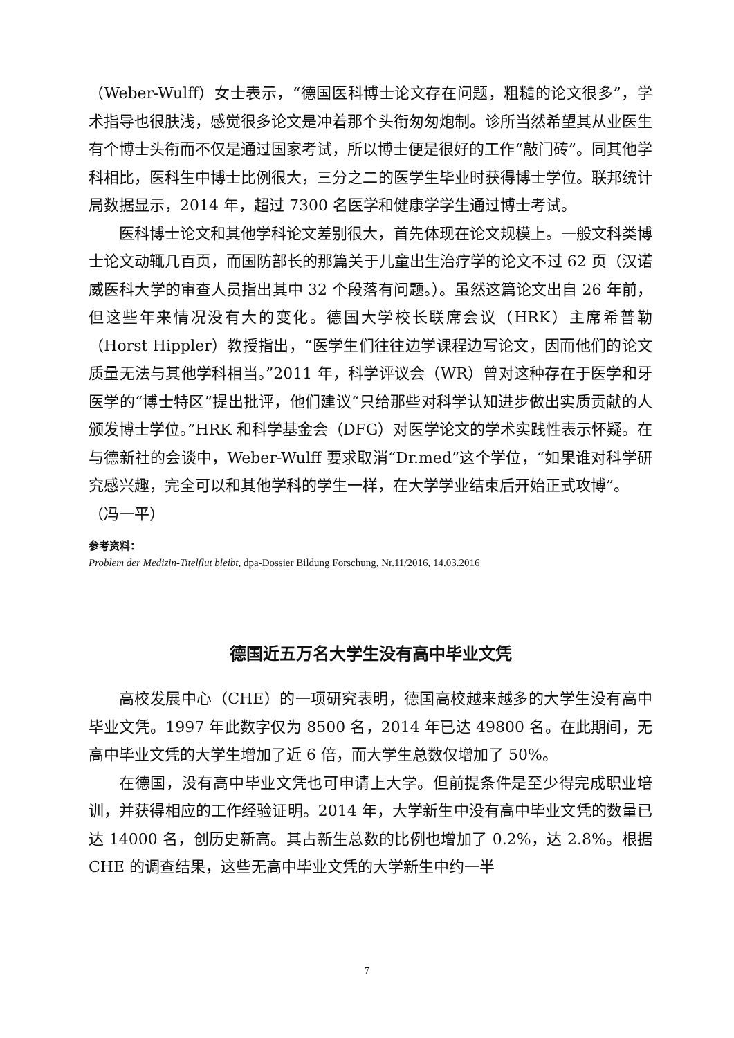（Weber-Wulff）女士表示，“德国医科博士论文存在问题，粗糙的论文很多”，学术指导也很肤浅，感觉很多论文是冲着那个头衔匆匆炮制。诊所当然希望其从业医生有个博士头衔而不仅是通过国家考试，所以博士便是很好的工作“敲门砖”。同其他学科相比，医科生中博士比例很大，三分之二的医学生毕业时获得博士学位。联邦统计局数据显示，2014 年，超过 7300 名医学和健康学学生通过博士考试。
医科博士论文和其他学科论文差别很大，首先体现在论文规模上。一般文科类博士论文动辄几百页，而国防部长的那篇关于儿童出生治疗学的论文不过 62 页（汉诺威医科大学的审查人员指出其中 32 个段落有问题。）。虽然这篇论文出自 26 年前，但这些年来情况没有大的变化。德国大学校长联席会议（HRK）主席希普勒（Horst Hippler）教授指出，“医学生们往往边学课程边写论文，因而他们的论文质量无法与其他学科相当。”2011 年，科学评议会（WR）曾对这种存在于医学和牙医学的“博士特区”提出批评，他们建议“只给那些对科学认知进步做出实质贡献的人颁发博士学位。”HRK 和科学基金会（DFG）对医学论文的学术实践性表示怀疑。在与德新社的会谈中，Weber-Wulff 要求取消“Dr.med”这个学位，“如果谁对科学研究感兴趣，完全可以和其他学科的学生一样，在大学学业结束后开始正式攻博”。
（冯一平）
参考资料：
Problem der Medizin-Titelflut bleibt, dpa-Dossier Bildung Forschung, Nr.11/2016, 14.03.2016
德国近五万名大学生没有高中毕业文凭
高校发展中心（CHE）的一项研究表明，德国高校越来越多的大学生没有高中毕业文凭。1997 年此数字仅为 8500 名，2014 年已达 49800 名。在此期间，无高中毕业文凭的大学生增加了近 6 倍，而大学生总数仅增加了 50%。
在德国，没有高中毕业文凭也可申请上大学。但前提条件是至少得完成职业培训，并获得相应的工作经验证明。2014 年，大学新生中没有高中毕业文凭的数量已达 14000 名，创历史新高。其占新生总数的比例也增加了 0.2%，达 2.8%。根据 CHE 的调查结果，这些无高中毕业文凭的大学新生中约一半
7